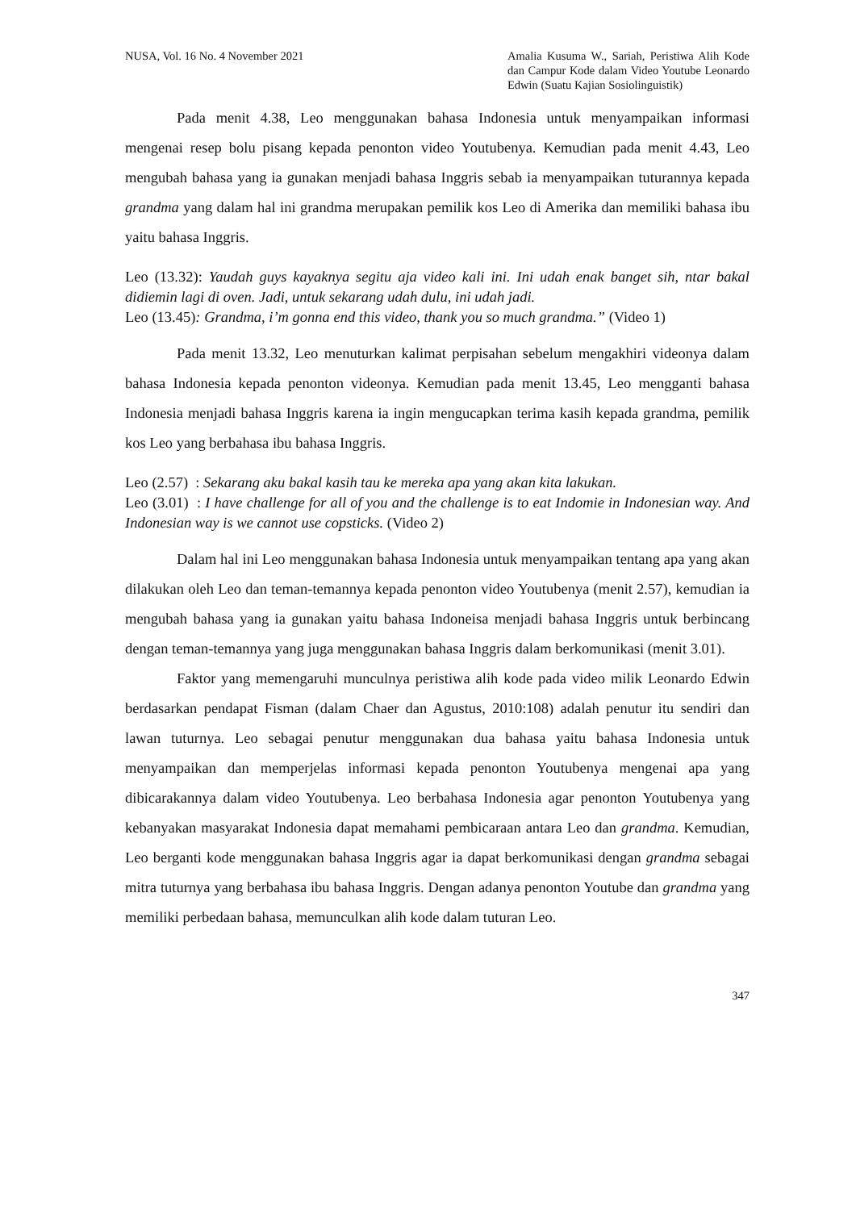NUSA, Vol. 16 No. 4 November 2021
Amalia Kusuma W., Sariah, Peristiwa Alih Kode dan Campur Kode dalam Video Youtube Leonardo Edwin (Suatu Kajian Sosiolinguistik)
Pada menit 4.38, Leo menggunakan bahasa Indonesia untuk menyampaikan informasi mengenai resep bolu pisang kepada penonton video Youtubenya. Kemudian pada menit 4.43, Leo mengubah bahasa yang ia gunakan menjadi bahasa Inggris sebab ia menyampaikan tuturannya kepada grandma yang dalam hal ini grandma merupakan pemilik kos Leo di Amerika dan memiliki bahasa ibu yaitu bahasa Inggris.
Leo (13.32): Yaudah guys kayaknya segitu aja video kali ini. Ini udah enak banget sih, ntar bakal didiemin lagi di oven. Jadi, untuk sekarang udah dulu, ini udah jadi.
Leo (13.45): Grandma, i’m gonna end this video, thank you so much grandma.” (Video 1)
Pada menit 13.32, Leo menuturkan kalimat perpisahan sebelum mengakhiri videonya dalam bahasa Indonesia kepada penonton videonya. Kemudian pada menit 13.45, Leo mengganti bahasa Indonesia menjadi bahasa Inggris karena ia ingin mengucapkan terima kasih kepada grandma, pemilik kos Leo yang berbahasa ibu bahasa Inggris.
Leo (2.57) : Sekarang aku bakal kasih tau ke mereka apa yang akan kita lakukan.
Leo (3.01) : I have challenge for all of you and the challenge is to eat Indomie in Indonesian way. And Indonesian way is we cannot use copsticks. (Video 2)
Dalam hal ini Leo menggunakan bahasa Indonesia untuk menyampaikan tentang apa yang akan dilakukan oleh Leo dan teman-temannya kepada penonton video Youtubenya (menit 2.57), kemudian ia mengubah bahasa yang ia gunakan yaitu bahasa Indoneisa menjadi bahasa Inggris untuk berbincang dengan teman-temannya yang juga menggunakan bahasa Inggris dalam berkomunikasi (menit 3.01).
Faktor yang memengaruhi munculnya peristiwa alih kode pada video milik Leonardo Edwin berdasarkan pendapat Fisman (dalam Chaer dan Agustus, 2010:108) adalah penutur itu sendiri dan lawan tuturnya. Leo sebagai penutur menggunakan dua bahasa yaitu bahasa Indonesia untuk menyampaikan dan memperjelas informasi kepada penonton Youtubenya mengenai apa yang dibicarakannya dalam video Youtubenya. Leo berbahasa Indonesia agar penonton Youtubenya yang kebanyakan masyarakat Indonesia dapat memahami pembicaraan antara Leo dan grandma. Kemudian, Leo berganti kode menggunakan bahasa Inggris agar ia dapat berkomunikasi dengan grandma sebagai mitra tuturnya yang berbahasa ibu bahasa Inggris. Dengan adanya penonton Youtube dan grandma yang memiliki perbedaan bahasa, memunculkan alih kode dalam tuturan Leo.
347